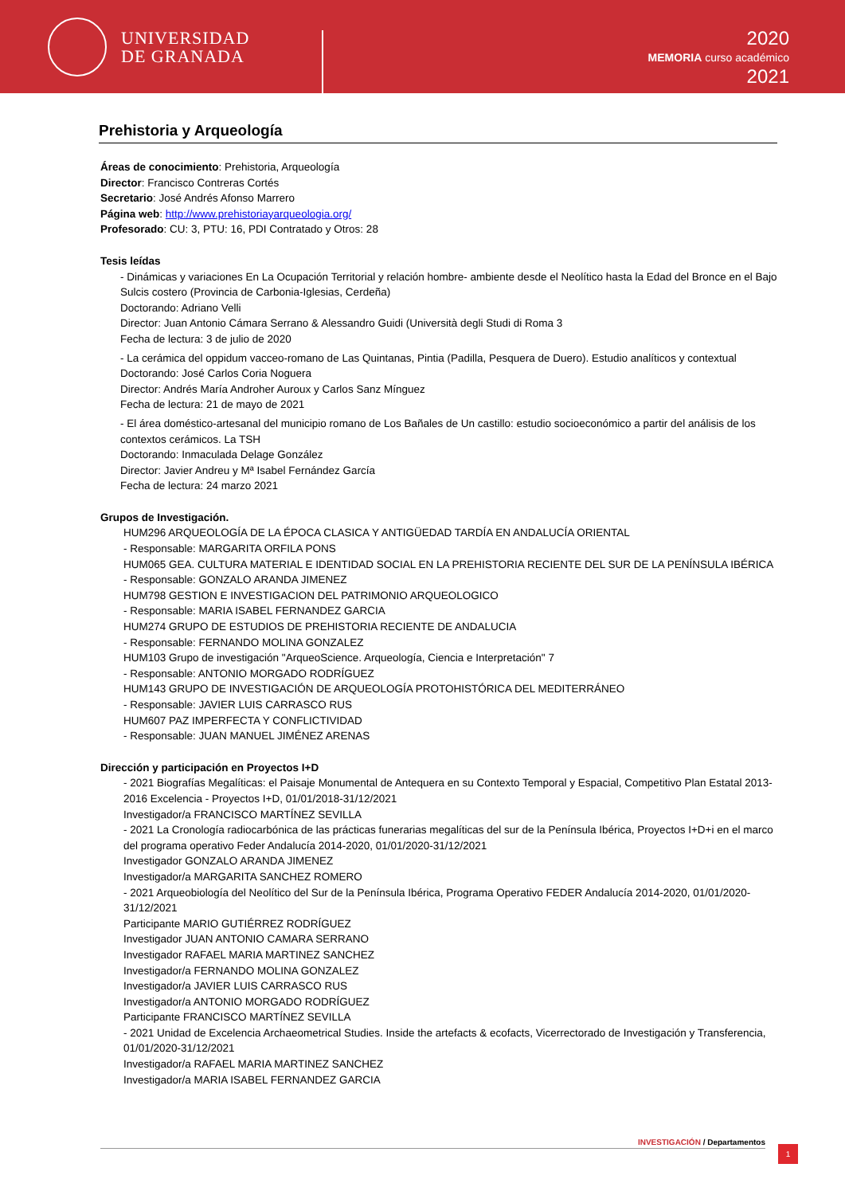UNIVERSIDAD
DE GRANADA
2020
MEMORIA curso académico
2021
Prehistoria y Arqueología
Áreas de conocimiento: Prehistoria, Arqueología
Director: Francisco Contreras Cortés
Secretario: José Andrés Afonso Marrero
Página web: http://www.prehistoriayarqueologia.org/
Profesorado: CU: 3, PTU: 16, PDI Contratado y Otros: 28
Tesis leídas
- Dinámicas y variaciones En La Ocupación Territorial y relación hombre- ambiente desde el Neolítico hasta la Edad del Bronce en el Bajo Sulcis costero (Provincia de Carbonia-Iglesias, Cerdeña)
Doctorando: Adriano Velli
Director: Juan Antonio Cámara Serrano & Alessandro Guidi (Università degli Studi di Roma 3
Fecha de lectura: 3 de julio de 2020
- La cerámica del oppidum vacceo-romano de Las Quintanas, Pintia (Padilla, Pesquera de Duero). Estudio analíticos y contextual
Doctorando: José Carlos Coria Noguera
Director: Andrés María Androher Auroux y Carlos Sanz Mínguez
Fecha de lectura: 21 de mayo de 2021
- El área doméstico-artesanal del municipio romano de Los Bañales de Un castillo: estudio socioeconómico a partir del análisis de los contextos cerámicos. La TSH
Doctorando: Inmaculada Delage González
Director: Javier Andreu y Mª Isabel Fernández García
Fecha de lectura: 24 marzo 2021
Grupos de Investigación.
HUM296 ARQUEOLOGÍA DE LA ÉPOCA CLASICA Y ANTIGÜEDAD TARDÍA EN ANDALUCÍA ORIENTAL
- Responsable: MARGARITA ORFILA PONS
HUM065 GEA. CULTURA MATERIAL E IDENTIDAD SOCIAL EN LA PREHISTORIA RECIENTE DEL SUR DE LA PENÍNSULA IBÉRICA
- Responsable: GONZALO ARANDA JIMENEZ
HUM798 GESTION E INVESTIGACION DEL PATRIMONIO ARQUEOLOGICO
- Responsable: MARIA ISABEL FERNANDEZ GARCIA
HUM274 GRUPO DE ESTUDIOS DE PREHISTORIA RECIENTE DE ANDALUCIA
- Responsable: FERNANDO MOLINA GONZALEZ
HUM103 Grupo de investigación "ArqueoScience. Arqueología, Ciencia e Interpretación" 7
- Responsable: ANTONIO MORGADO RODRÍGUEZ
HUM143 GRUPO DE INVESTIGACIÓN DE ARQUEOLOGÍA PROTOHISTÓRICA DEL MEDITERRÁNEO
- Responsable: JAVIER LUIS CARRASCO RUS
HUM607 PAZ IMPERFECTA Y CONFLICTIVIDAD
- Responsable: JUAN MANUEL JIMÉNEZ ARENAS
Dirección y participación en Proyectos I+D
- 2021 Biografías Megalíticas: el Paisaje Monumental de Antequera en su Contexto Temporal y Espacial, Competitivo Plan Estatal 2013-2016 Excelencia - Proyectos I+D, 01/01/2018-31/12/2021
Investigador/a FRANCISCO MARTÍNEZ SEVILLA
- 2021 La Cronología radiocarbónica de las prácticas funerarias megalíticas del sur de la Península Ibérica, Proyectos I+D+i en el marco del programa operativo Feder Andalucía 2014-2020, 01/01/2020-31/12/2021
Investigador GONZALO ARANDA JIMENEZ
Investigador/a MARGARITA SANCHEZ ROMERO
- 2021 Arqueobiología del Neolítico del Sur de la Península Ibérica, Programa Operativo FEDER Andalucía 2014-2020, 01/01/2020-31/12/2021
Participante MARIO GUTIÉRREZ RODRÍGUEZ
Investigador JUAN ANTONIO CAMARA SERRANO
Investigador RAFAEL MARIA MARTINEZ SANCHEZ
Investigador/a FERNANDO MOLINA GONZALEZ
Investigador/a JAVIER LUIS CARRASCO RUS
Investigador/a ANTONIO MORGADO RODRÍGUEZ
Participante FRANCISCO MARTÍNEZ SEVILLA
- 2021 Unidad de Excelencia Archaeometrical Studies. Inside the artefacts & ecofacts, Vicerrectorado de Investigación y Transferencia, 01/01/2020-31/12/2021
Investigador/a RAFAEL MARIA MARTINEZ SANCHEZ
Investigador/a MARIA ISABEL FERNANDEZ GARCIA
INVESTIGACIÓN / Departamentos
1